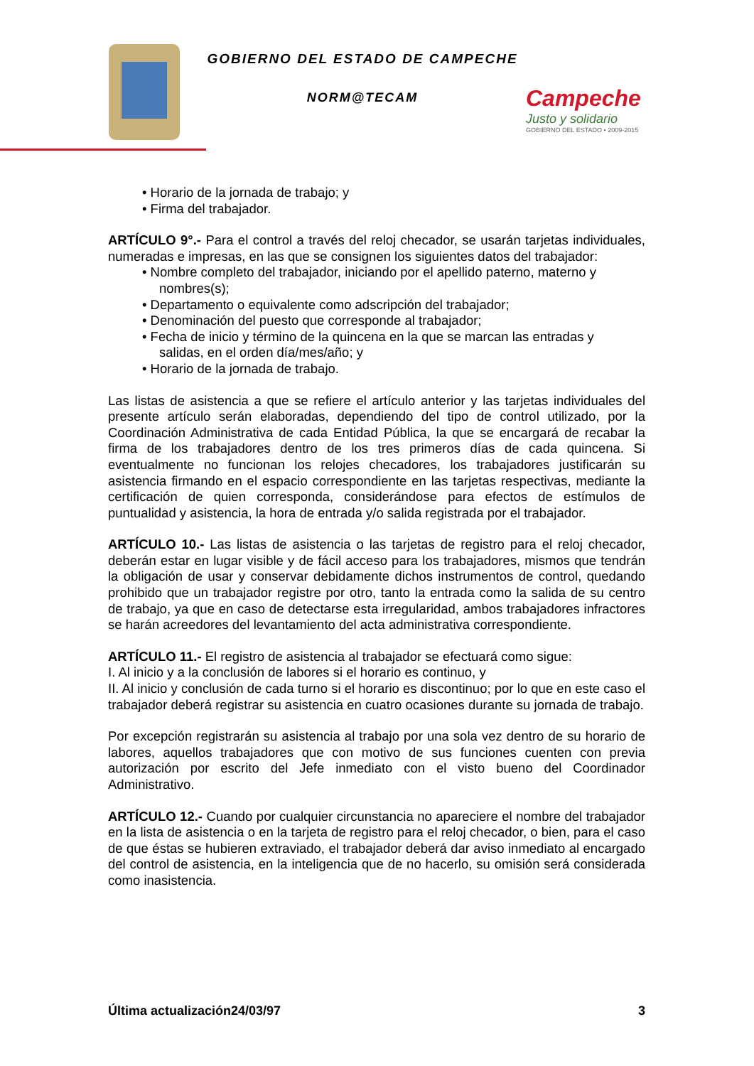GOBIERNO DEL ESTADO DE CAMPECHE
NORM@TECAM
Campeche
Justo y solidario
GOBIERNO DEL ESTADO • 2009-2015
• Horario de la jornada de trabajo; y
• Firma del trabajador.
ARTÍCULO 9°.- Para el control a través del reloj checador, se usarán tarjetas individuales, numeradas e impresas, en las que se consignen los siguientes datos del trabajador:
• Nombre completo del trabajador, iniciando por el apellido paterno, materno y
nombres(s);
• Departamento o equivalente como adscripción del trabajador;
• Denominación del puesto que corresponde al trabajador;
• Fecha de inicio y término de la quincena en la que se marcan las entradas y
salidas, en el orden día/mes/año; y
• Horario de la jornada de trabajo.
Las listas de asistencia a que se refiere el artículo anterior y las tarjetas individuales del presente artículo serán elaboradas, dependiendo del tipo de control utilizado, por la Coordinación Administrativa de cada Entidad Pública, la que se encargará de recabar la firma de los trabajadores dentro de los tres primeros días de cada quincena. Si eventualmente no funcionan los relojes checadores, los trabajadores justificarán su asistencia firmando en el espacio correspondiente en las tarjetas respectivas, mediante la certificación de quien corresponda, considerándose para efectos de estímulos de puntualidad y asistencia, la hora de entrada y/o salida registrada por el trabajador.
ARTÍCULO 10.- Las listas de asistencia o las tarjetas de registro para el reloj checador, deberán estar en lugar visible y de fácil acceso para los trabajadores, mismos que tendrán la obligación de usar y conservar debidamente dichos instrumentos de control, quedando prohibido que un trabajador registre por otro, tanto la entrada como la salida de su centro de trabajo, ya que en caso de detectarse esta irregularidad, ambos trabajadores infractores se harán acreedores del levantamiento del acta administrativa correspondiente.
ARTÍCULO 11.- El registro de asistencia al trabajador se efectuará como sigue:
I. Al inicio y a la conclusión de labores si el horario es continuo, y
II. Al inicio y conclusión de cada turno si el horario es discontinuo; por lo que en este caso el trabajador deberá registrar su asistencia en cuatro ocasiones durante su jornada de trabajo.
Por excepción registrarán su asistencia al trabajo por una sola vez dentro de su horario de labores, aquellos trabajadores que con motivo de sus funciones cuenten con previa autorización por escrito del Jefe inmediato con el visto bueno del Coordinador Administrativo.
ARTÍCULO 12.- Cuando por cualquier circunstancia no apareciere el nombre del trabajador en la lista de asistencia o en la tarjeta de registro para el reloj checador, o bien, para el caso de que éstas se hubieren extraviado, el trabajador deberá dar aviso inmediato al encargado del control de asistencia, en la inteligencia que de no hacerlo, su omisión será considerada como inasistencia.
Última actualización24/03/97 3